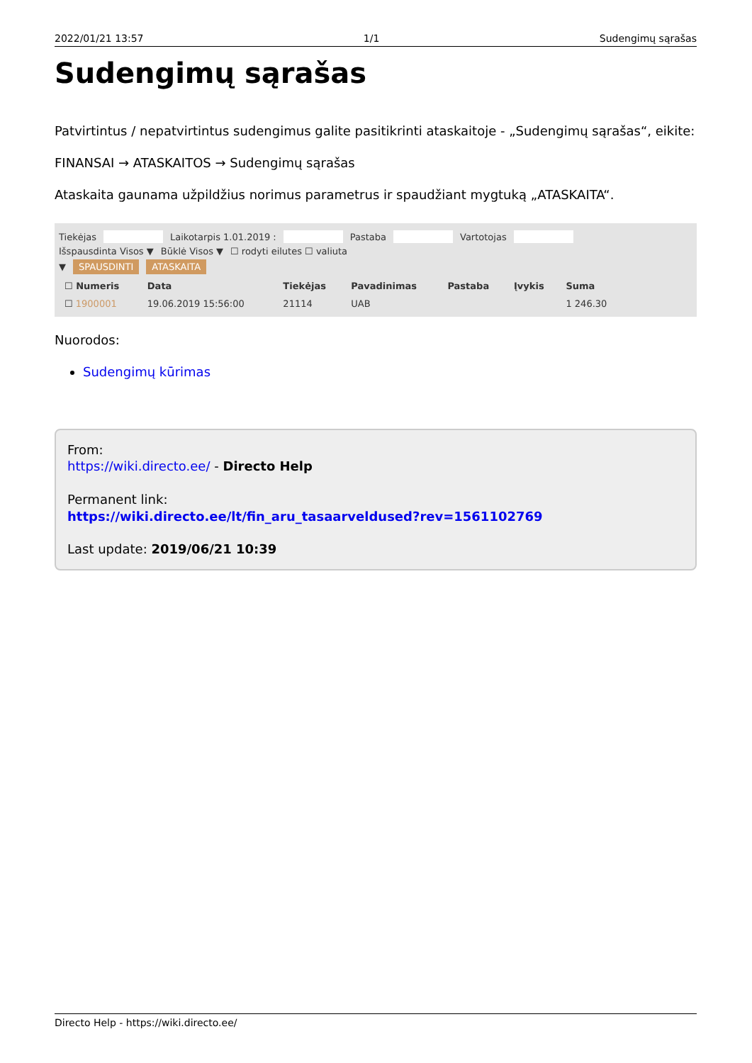2022/01/21 13:57 1/1 Sudengimų sąrašas
Sudengimų sąrašas
Patvirtintus / nepatvirtintus sudengimus galite pasitikrinti ataskaitoje - „Sudengimų sąrašas“, eikite:
FINANSAI → ATASKAITOS → Sudengimų sąrašas
Ataskaita gaunama užpildžius norimus parametrus ir spaudžiant mygtuką „ATASKAITA“.
Tiekėjas Laikotarpis 1.01.2019 : Pastaba Vartotojas
Išspausdinta Visos ▼ Būklė Visos ▼ ☐ rodyti eilutes ☐ valiuta
▼ SPAUSDINTI ATASKAITA
| ☐ Numeris | Data | Tiekėjas | Pavadinimas | Pastaba | Įvykis | Suma |
| --- | --- | --- | --- | --- | --- | --- |
| ☐ 1900001 | 19.06.2019 15:56:00 | 21114 | UAB | | | 1 246.30 |
Nuorodos:
Sudengimų kūrimas
From:
https://wiki.directo.ee/ - Directo Help
Permanent link:
https://wiki.directo.ee/lt/fin_aru_tasaarveldused?rev=1561102769
Last update: 2019/06/21 10:39
Directo Help - https://wiki.directo.ee/